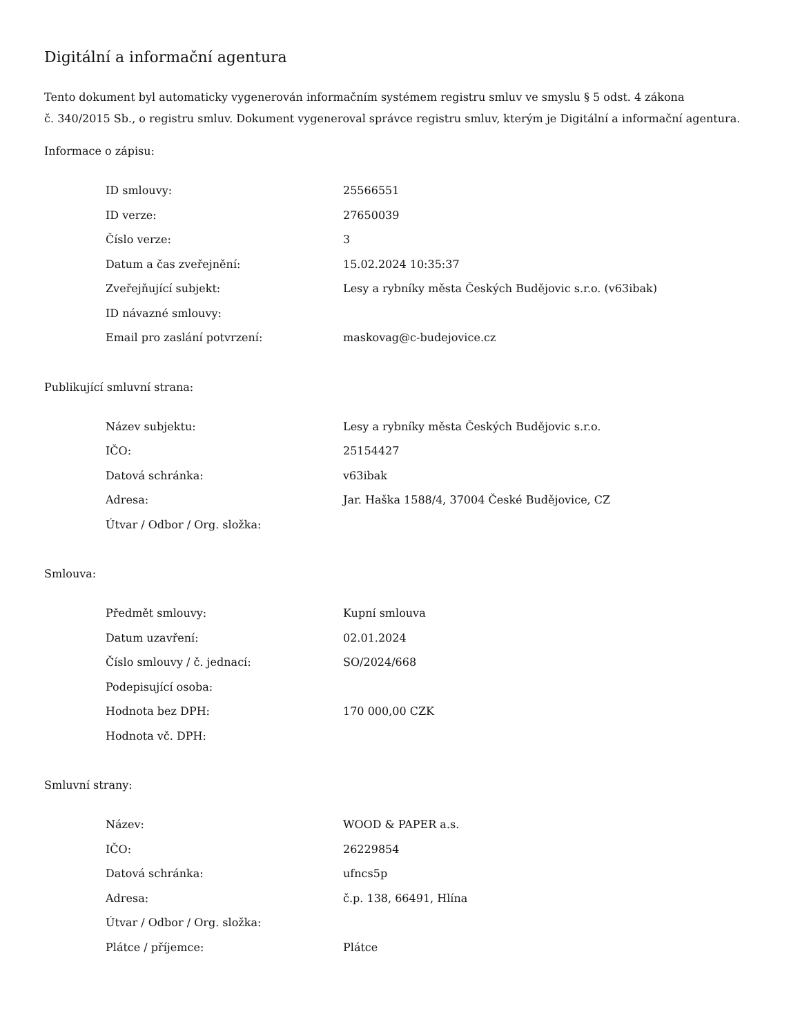Digitální a informační agentura
Tento dokument byl automaticky vygenerován informačním systémem registru smluv ve smyslu § 5 odst. 4 zákona
č. 340/2015 Sb., o registru smluv. Dokument vygeneroval správce registru smluv, kterým je Digitální a informační agentura.
Informace o zápisu:
| ID smlouvy: | 25566551 |
| ID verze: | 27650039 |
| Číslo verze: | 3 |
| Datum a čas zveřejnění: | 15.02.2024 10:35:37 |
| Zveřejňující subjekt: | Lesy a rybníky města Českých Budějovic s.r.o. (v63ibak) |
| ID návazné smlouvy: | |
| Email pro zaslání potvrzení: | maskovag@c-budejovice.cz |
Publikující smluvní strana:
| Název subjektu: | Lesy a rybníky města Českých Budějovic s.r.o. |
| IČO: | 25154427 |
| Datová schránka: | v63ibak |
| Adresa: | Jar. Haška 1588/4, 37004 České Budějovice, CZ |
| Útvar / Odbor / Org. složka: | |
Smlouva:
| Předmět smlouvy: | Kupní smlouva |
| Datum uzavření: | 02.01.2024 |
| Číslo smlouvy / č. jednací: | SO/2024/668 |
| Podepisující osoba: | |
| Hodnota bez DPH: | 170 000,00 CZK |
| Hodnota vč. DPH: | |
Smluvní strany:
| Název: | WOOD & PAPER a.s. |
| IČO: | 26229854 |
| Datová schránka: | ufncs5p |
| Adresa: | č.p. 138, 66491, Hlína |
| Útvar / Odbor / Org. složka: | |
| Plátce / příjemce: | Plátce |